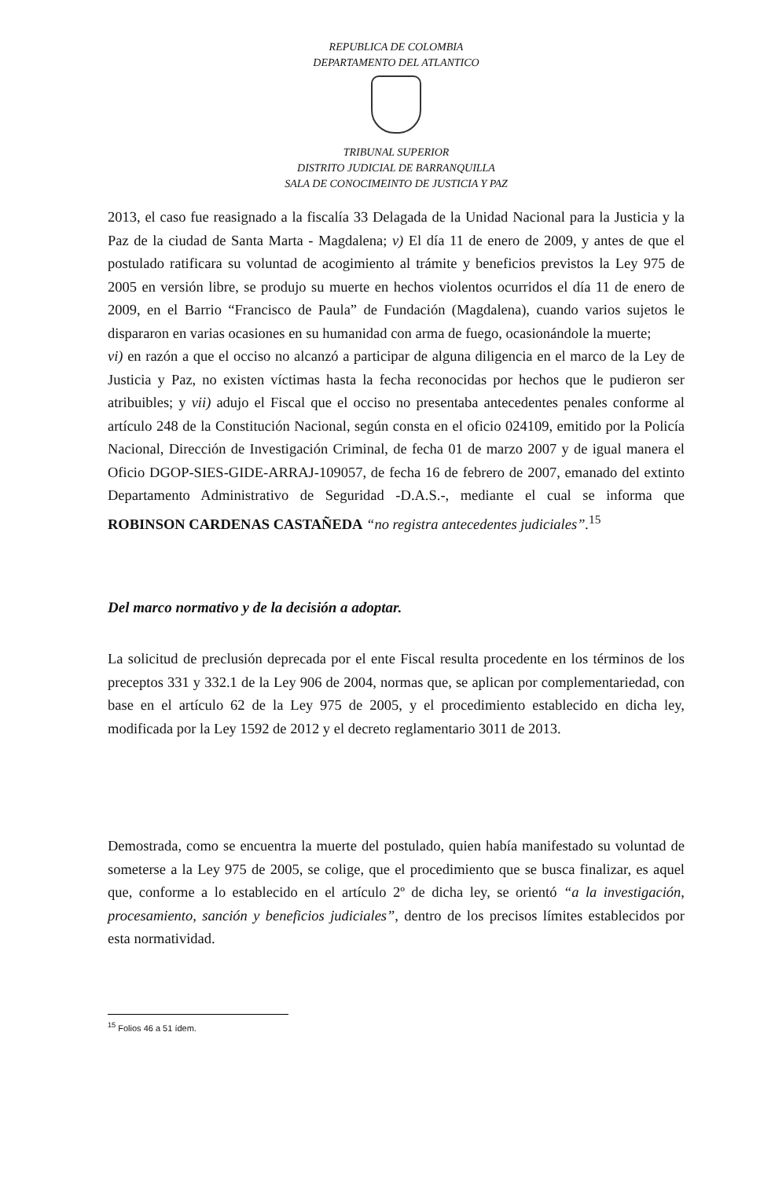REPUBLICA DE COLOMBIA
DEPARTAMENTO DEL ATLANTICO
TRIBUNAL SUPERIOR
DISTRITO JUDICIAL DE BARRANQUILLA
SALA DE CONOCIMEINTO DE JUSTICIA Y PAZ
2013, el caso fue reasignado a la fiscalía 33 Delagada de la Unidad Nacional para la Justicia y la Paz de la ciudad de Santa Marta - Magdalena; v) El día 11 de enero de 2009, y antes de que el postulado ratificara su voluntad de acogimiento al trámite y beneficios previstos la Ley 975 de 2005 en versión libre, se produjo su muerte en hechos violentos ocurridos el día 11 de enero de 2009, en el Barrio “Francisco de Paula” de Fundación (Magdalena), cuando varios sujetos le dispararon en varias ocasiones en su humanidad con arma de fuego, ocasionándole la muerte;
vi) en razón a que el occiso no alcanzó a participar de alguna diligencia en el marco de la Ley de Justicia y Paz, no existen víctimas hasta la fecha reconocidas por hechos que le pudieron ser atribuibles; y vii) adujo el Fiscal que el occiso no presentaba antecedentes penales conforme al artículo 248 de la Constitución Nacional, según consta en el oficio 024109, emitido por la Policía Nacional, Dirección de Investigación Criminal, de fecha 01 de marzo 2007 y de igual manera el Oficio DGOP-SIES-GIDE-ARRAJ-109057, de fecha 16 de febrero de 2007, emanado del extinto Departamento Administrativo de Seguridad -D.A.S.-, mediante el cual se informa que ROBINSON CARDENAS CASTAÑEDA “no registra antecedentes judiciales”.<sup>15</sup>
Del marco normativo y de la decisión a adoptar.
La solicitud de preclusión deprecada por el ente Fiscal resulta procedente en los términos de los preceptos 331 y 332.1 de la Ley 906 de 2004, normas que, se aplican por complementariedad, con base en el artículo 62 de la Ley 975 de 2005, y el procedimiento establecido en dicha ley, modificada por la Ley 1592 de 2012 y el decreto reglamentario 3011 de 2013.
Demostrada, como se encuentra la muerte del postulado, quien había manifestado su voluntad de someterse a la Ley 975 de 2005, se colige, que el procedimiento que se busca finalizar, es aquel que, conforme a lo establecido en el artículo 2º de dicha ley, se orientó “a la investigación, procesamiento, sanción y beneficios judiciales”, dentro de los precisos límites establecidos por esta normatividad.
<sup>15</sup> Folios 46 a 51 ídem.